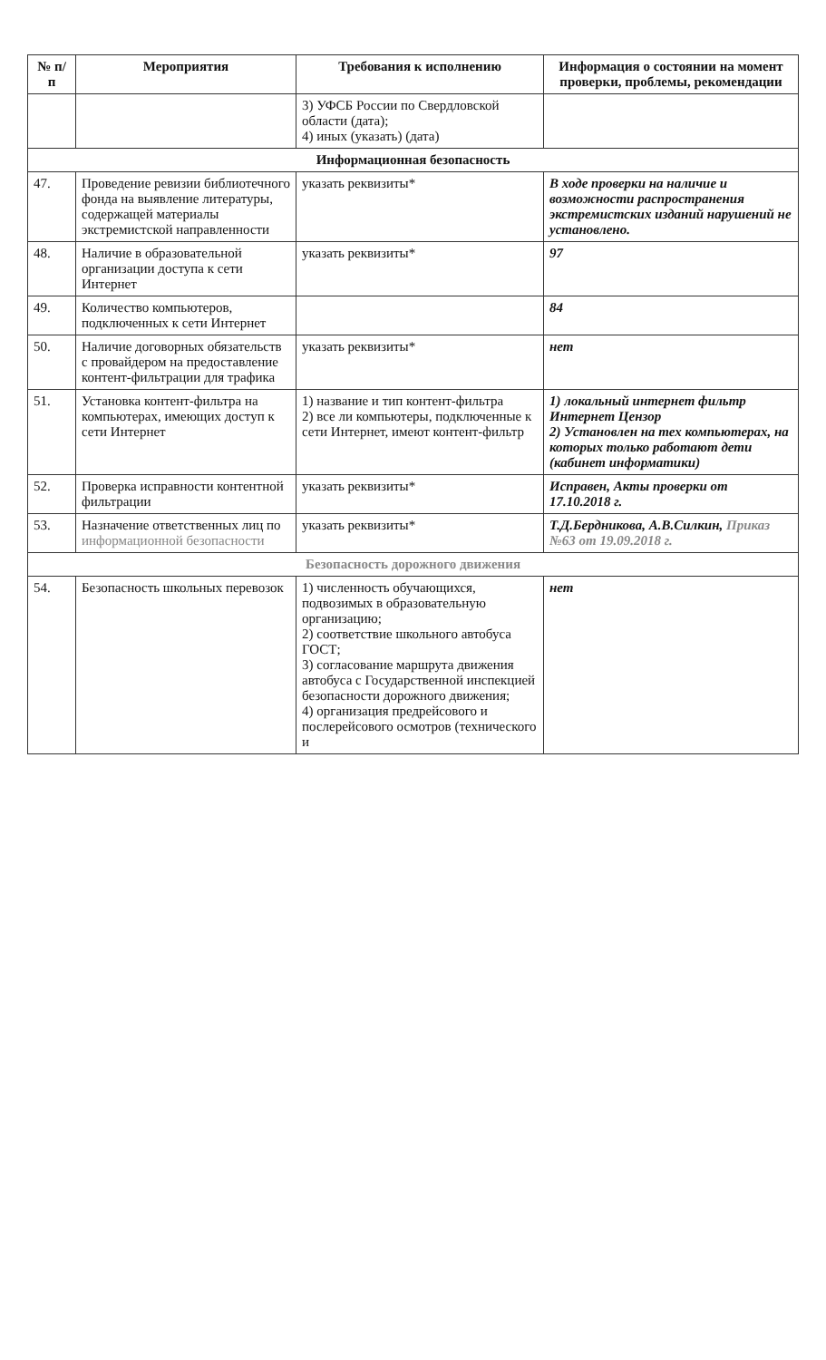| № п/п | Мероприятия | Требования к исполнению | Информация о состоянии на момент проверки, проблемы, рекомендации |
| --- | --- | --- | --- |
| | | 3) УФСБ России по Свердловской области (дата); 4) иных (указать) (дата) | |
| Информационная безопасность | | | |
| 47. | Проведение ревизии библиотечного фонда на выявление литературы, содержащей материалы экстремистской направленности | указать реквизиты* | В ходе проверки на наличие и возможности распространения экстремистских изданий нарушений не установлено. |
| 48. | Наличие в образовательной организации доступа к сети Интернет | указать реквизиты* | 97 |
| 49. | Количество компьютеров, подключенных к сети Интернет | | 84 |
| 50. | Наличие договорных обязательств с провайдером на предоставление контент-фильтрации для трафика | указать реквизиты* | нет |
| 51. | Установка контент-фильтра на компьютерах, имеющих доступ к сети Интернет | 1) название и тип контент-фильтра 2) все ли компьютеры, подключенные к сети Интернет, имеют контент-фильтр | 1) локальный интернет фильтр Интернет Цензор 2) Установлен на тех компьютерах, на которых только работают дети (кабинет информатики) |
| 52. | Проверка исправности контентной фильтрации | указать реквизиты* | Исправен, Акты проверки от 17.10.2018 г. |
| 53. | Назначение ответственных лиц по информационной безопасности | указать реквизиты* | Т.Д.Бердникова, А.В.Силкин, Приказ №63 от 19.09.2018 г. |
| Безопасность дорожного движения | | | |
| 54. | Безопасность школьных перевозок | 1) численность обучающихся, подвозимых в образовательную организацию; 2) соответствие школьного автобуса ГОСТ; 3) согласование маршрута движения автобуса с Государственной инспекцией безопасности дорожного движения; 4) организация предрейсового и послерейсового осмотров (технического и | нет |